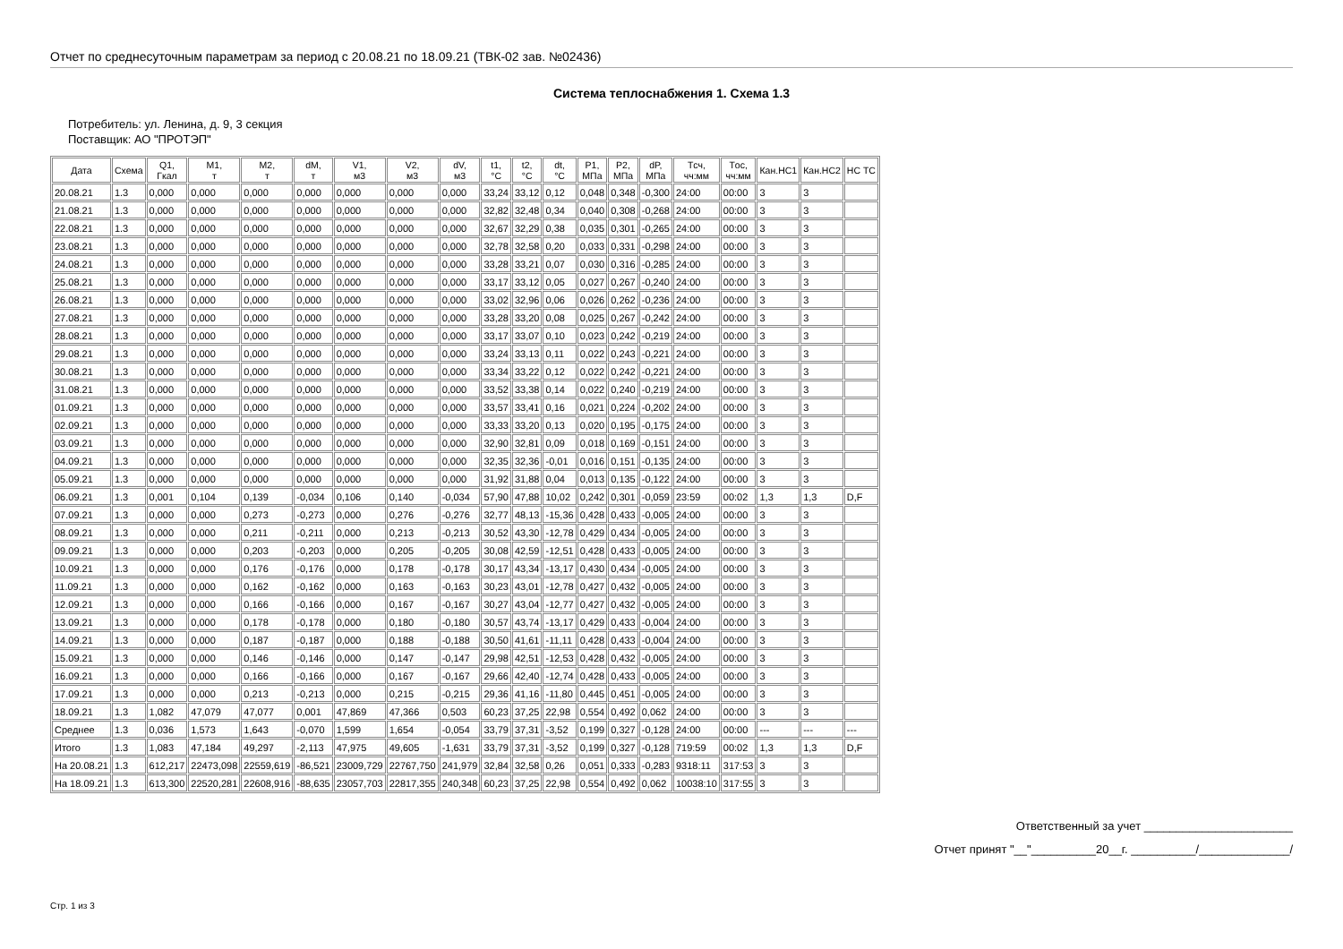Отчет по среднесуточным параметрам за период с 20.08.21 по 18.09.21 (ТВК-02 зав. №02436)
Система теплоснабжения 1. Схема 1.3
Потребитель: ул. Ленина, д. 9, 3 секция
Поставщик: АО "ПРОТЭП"
| Дата | Схема | Q1, Гкал | M1, т | M2, т | dM, т | V1, м3 | V2, м3 | dV, м3 | t1, °C | t2, °C | dt, °C | P1, МПа | P2, МПа | dP, МПа | Tсч, чч:мм | Tос, чч:мм | Кан.НС1 | Кан.НС2 | НС ТС |
| --- | --- | --- | --- | --- | --- | --- | --- | --- | --- | --- | --- | --- | --- | --- | --- | --- | --- | --- | --- |
| 20.08.21 | 1.3 | 0,000 | 0,000 | 0,000 | 0,000 | 0,000 | 0,000 | 0,000 | 33,24 | 33,12 | 0,12 | 0,048 | 0,348 | -0,300 | 24:00 | 00:00 | 3 | 3 | |
| 21.08.21 | 1.3 | 0,000 | 0,000 | 0,000 | 0,000 | 0,000 | 0,000 | 0,000 | 32,82 | 32,48 | 0,34 | 0,040 | 0,308 | -0,268 | 24:00 | 00:00 | 3 | 3 | |
| 22.08.21 | 1.3 | 0,000 | 0,000 | 0,000 | 0,000 | 0,000 | 0,000 | 0,000 | 32,67 | 32,29 | 0,38 | 0,035 | 0,301 | -0,265 | 24:00 | 00:00 | 3 | 3 | |
| 23.08.21 | 1.3 | 0,000 | 0,000 | 0,000 | 0,000 | 0,000 | 0,000 | 0,000 | 32,78 | 32,58 | 0,20 | 0,033 | 0,331 | -0,298 | 24:00 | 00:00 | 3 | 3 | |
| 24.08.21 | 1.3 | 0,000 | 0,000 | 0,000 | 0,000 | 0,000 | 0,000 | 0,000 | 33,28 | 33,21 | 0,07 | 0,030 | 0,316 | -0,285 | 24:00 | 00:00 | 3 | 3 | |
| 25.08.21 | 1.3 | 0,000 | 0,000 | 0,000 | 0,000 | 0,000 | 0,000 | 0,000 | 33,17 | 33,12 | 0,05 | 0,027 | 0,267 | -0,240 | 24:00 | 00:00 | 3 | 3 | |
| 26.08.21 | 1.3 | 0,000 | 0,000 | 0,000 | 0,000 | 0,000 | 0,000 | 0,000 | 33,02 | 32,96 | 0,06 | 0,026 | 0,262 | -0,236 | 24:00 | 00:00 | 3 | 3 | |
| 27.08.21 | 1.3 | 0,000 | 0,000 | 0,000 | 0,000 | 0,000 | 0,000 | 0,000 | 33,28 | 33,20 | 0,08 | 0,025 | 0,267 | -0,242 | 24:00 | 00:00 | 3 | 3 | |
| 28.08.21 | 1.3 | 0,000 | 0,000 | 0,000 | 0,000 | 0,000 | 0,000 | 0,000 | 33,17 | 33,07 | 0,10 | 0,023 | 0,242 | -0,219 | 24:00 | 00:00 | 3 | 3 | |
| 29.08.21 | 1.3 | 0,000 | 0,000 | 0,000 | 0,000 | 0,000 | 0,000 | 0,000 | 33,24 | 33,13 | 0,11 | 0,022 | 0,243 | -0,221 | 24:00 | 00:00 | 3 | 3 | |
| 30.08.21 | 1.3 | 0,000 | 0,000 | 0,000 | 0,000 | 0,000 | 0,000 | 0,000 | 33,34 | 33,22 | 0,12 | 0,022 | 0,242 | -0,221 | 24:00 | 00:00 | 3 | 3 | |
| 31.08.21 | 1.3 | 0,000 | 0,000 | 0,000 | 0,000 | 0,000 | 0,000 | 0,000 | 33,52 | 33,38 | 0,14 | 0,022 | 0,240 | -0,219 | 24:00 | 00:00 | 3 | 3 | |
| 01.09.21 | 1.3 | 0,000 | 0,000 | 0,000 | 0,000 | 0,000 | 0,000 | 0,000 | 33,57 | 33,41 | 0,16 | 0,021 | 0,224 | -0,202 | 24:00 | 00:00 | 3 | 3 | |
| 02.09.21 | 1.3 | 0,000 | 0,000 | 0,000 | 0,000 | 0,000 | 0,000 | 0,000 | 33,33 | 33,20 | 0,13 | 0,020 | 0,195 | -0,175 | 24:00 | 00:00 | 3 | 3 | |
| 03.09.21 | 1.3 | 0,000 | 0,000 | 0,000 | 0,000 | 0,000 | 0,000 | 0,000 | 32,90 | 32,81 | 0,09 | 0,018 | 0,169 | -0,151 | 24:00 | 00:00 | 3 | 3 | |
| 04.09.21 | 1.3 | 0,000 | 0,000 | 0,000 | 0,000 | 0,000 | 0,000 | 0,000 | 32,35 | 32,36 | -0,01 | 0,016 | 0,151 | -0,135 | 24:00 | 00:00 | 3 | 3 | |
| 05.09.21 | 1.3 | 0,000 | 0,000 | 0,000 | 0,000 | 0,000 | 0,000 | 0,000 | 31,92 | 31,88 | 0,04 | 0,013 | 0,135 | -0,122 | 24:00 | 00:00 | 3 | 3 | |
| 06.09.21 | 1.3 | 0,001 | 0,104 | 0,139 | -0,034 | 0,106 | 0,140 | -0,034 | 57,90 | 47,88 | 10,02 | 0,242 | 0,301 | -0,059 | 23:59 | 00:02 | 1,3 | 1,3 | D,F |
| 07.09.21 | 1.3 | 0,000 | 0,000 | 0,273 | -0,273 | 0,000 | 0,276 | -0,276 | 32,77 | 48,13 | -15,36 | 0,428 | 0,433 | -0,005 | 24:00 | 00:00 | 3 | 3 | |
| 08.09.21 | 1.3 | 0,000 | 0,000 | 0,211 | -0,211 | 0,000 | 0,213 | -0,213 | 30,52 | 43,30 | -12,78 | 0,429 | 0,434 | -0,005 | 24:00 | 00:00 | 3 | 3 | |
| 09.09.21 | 1.3 | 0,000 | 0,000 | 0,203 | -0,203 | 0,000 | 0,205 | -0,205 | 30,08 | 42,59 | -12,51 | 0,428 | 0,433 | -0,005 | 24:00 | 00:00 | 3 | 3 | |
| 10.09.21 | 1.3 | 0,000 | 0,000 | 0,176 | -0,176 | 0,000 | 0,178 | -0,178 | 30,17 | 43,34 | -13,17 | 0,430 | 0,434 | -0,005 | 24:00 | 00:00 | 3 | 3 | |
| 11.09.21 | 1.3 | 0,000 | 0,000 | 0,162 | -0,162 | 0,000 | 0,163 | -0,163 | 30,23 | 43,01 | -12,78 | 0,427 | 0,432 | -0,005 | 24:00 | 00:00 | 3 | 3 | |
| 12.09.21 | 1.3 | 0,000 | 0,000 | 0,166 | -0,166 | 0,000 | 0,167 | -0,167 | 30,27 | 43,04 | -12,77 | 0,427 | 0,432 | -0,005 | 24:00 | 00:00 | 3 | 3 | |
| 13.09.21 | 1.3 | 0,000 | 0,000 | 0,178 | -0,178 | 0,000 | 0,180 | -0,180 | 30,57 | 43,74 | -13,17 | 0,429 | 0,433 | -0,004 | 24:00 | 00:00 | 3 | 3 | |
| 14.09.21 | 1.3 | 0,000 | 0,000 | 0,187 | -0,187 | 0,000 | 0,188 | -0,188 | 30,50 | 41,61 | -11,11 | 0,428 | 0,433 | -0,004 | 24:00 | 00:00 | 3 | 3 | |
| 15.09.21 | 1.3 | 0,000 | 0,000 | 0,146 | -0,146 | 0,000 | 0,147 | -0,147 | 29,98 | 42,51 | -12,53 | 0,428 | 0,432 | -0,005 | 24:00 | 00:00 | 3 | 3 | |
| 16.09.21 | 1.3 | 0,000 | 0,000 | 0,166 | -0,166 | 0,000 | 0,167 | -0,167 | 29,66 | 42,40 | -12,74 | 0,428 | 0,433 | -0,005 | 24:00 | 00:00 | 3 | 3 | |
| 17.09.21 | 1.3 | 0,000 | 0,000 | 0,213 | -0,213 | 0,000 | 0,215 | -0,215 | 29,36 | 41,16 | -11,80 | 0,445 | 0,451 | -0,005 | 24:00 | 00:00 | 3 | 3 | |
| 18.09.21 | 1.3 | 1,082 | 47,079 | 47,077 | 0,001 | 47,869 | 47,366 | 0,503 | 60,23 | 37,25 | 22,98 | 0,554 | 0,492 | 0,062 | 24:00 | 00:00 | 3 | 3 | |
| Среднее | 1.3 | 0,036 | 1,573 | 1,643 | -0,070 | 1,599 | 1,654 | -0,054 | 33,79 | 37,31 | -3,52 | 0,199 | 0,327 | -0,128 | 24:00 | 00:00 | --- | --- | --- |
| Итого | 1.3 | 1,083 | 47,184 | 49,297 | -2,113 | 47,975 | 49,605 | -1,631 | 33,79 | 37,31 | -3,52 | 0,199 | 0,327 | -0,128 | 719:59 | 00:02 | 1,3 | 1,3 | D,F |
| На 20.08.21 | 1.3 | 612,217 | 22473,098 | 22559,619 | -86,521 | 23009,729 | 22767,750 | 241,979 | 32,84 | 32,58 | 0,26 | 0,051 | 0,333 | -0,283 | 9318:11 | 317:53 | 3 | 3 | |
| На 18.09.21 | 1.3 | 613,300 | 22520,281 | 22608,916 | -88,635 | 23057,703 | 22817,355 | 240,348 | 60,23 | 37,25 | 22,98 | 0,554 | 0,492 | 0,062 | 10038:10 | 317:55 | 3 | 3 | |
Ответственный за учет _______________________
Отчет принят "__"__________20__г. __________/______________/
Стр. 1 из 3